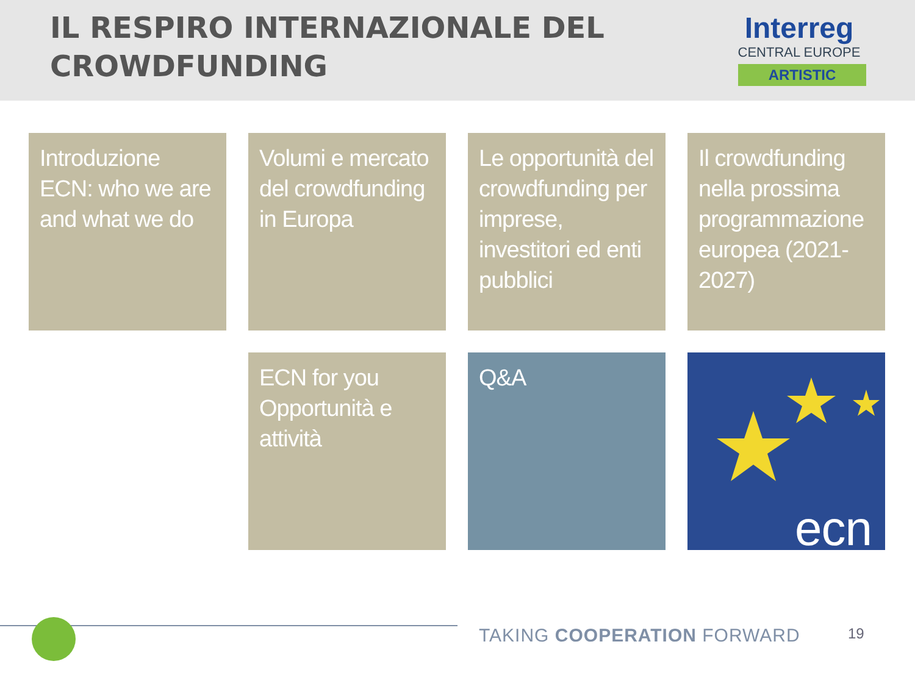IL RESPIRO INTERNAZIONALE DEL
CROWDFUNDING
Interreg
CENTRAL EUROPE
ARTISTIC
Introduzione ECN: who we are and what we do
Volumi e mercato del crowdfunding in Europa
Le opportunità del crowdfunding per imprese, investitori ed enti pubblici
Il crowdfunding nella prossima programmazione europea (2021-2027)
ECN for you
Opportunità e attività
Q&A
ecn
TAKING COOPERATION FORWARD 19